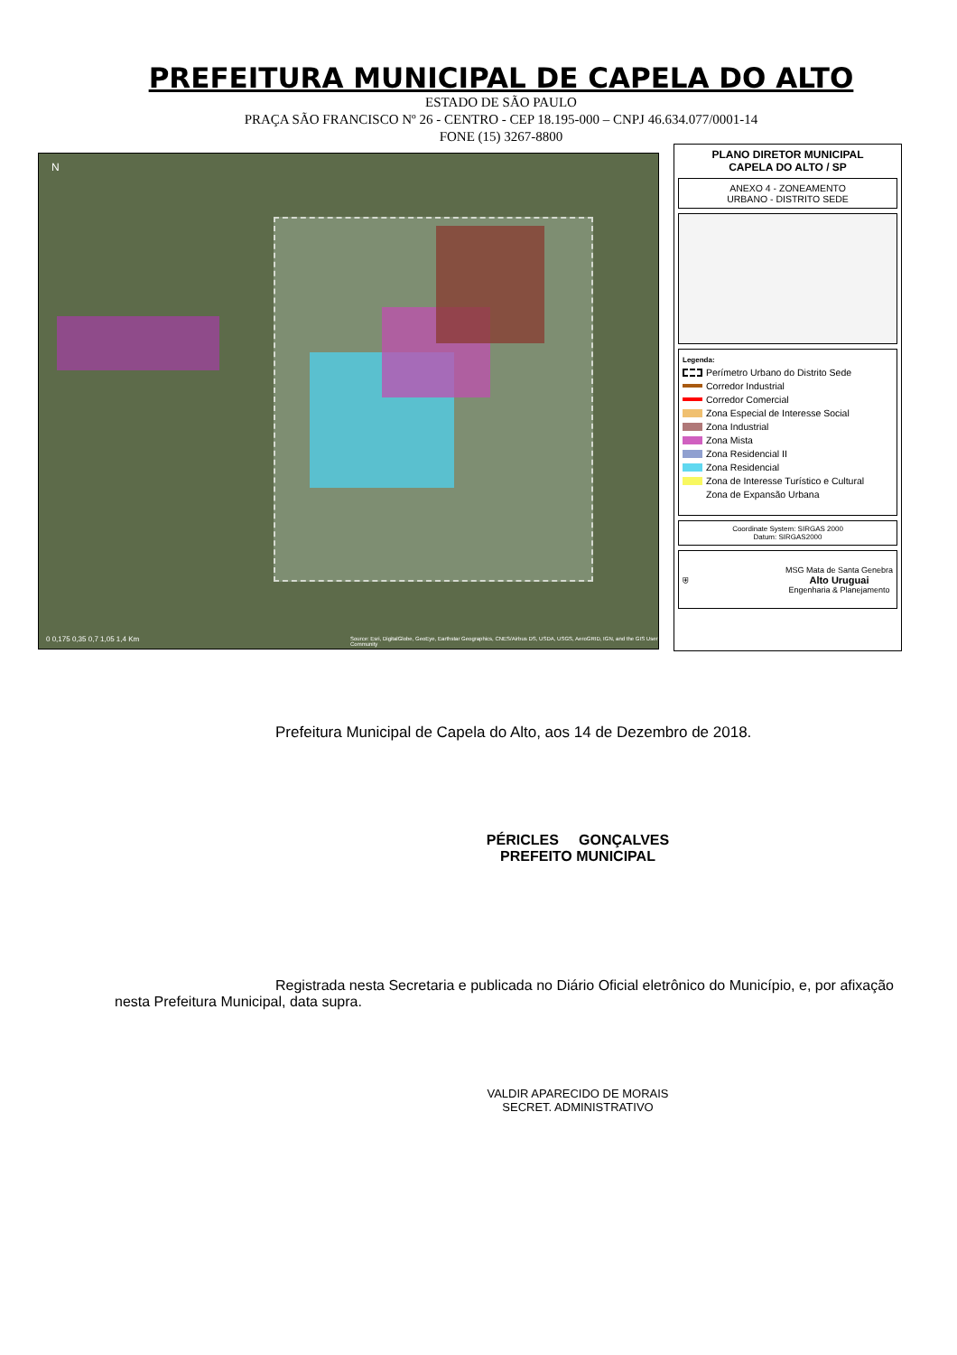PREFEITURA MUNICIPAL DE CAPELA DO ALTO
ESTADO DE SÃO PAULO
PRAÇA SÃO FRANCISCO Nº 26 - CENTRO - CEP 18.195-000 – CNPJ 46.634.077/0001-14
FONE (15) 3267-8800
N
0 0,175 0,35 0,7 1,05 1,4 Km
Source: Esri, DigitalGlobe, GeoEye, Earthstar Geographics, CNES/Airbus DS, USDA, USGS, AeroGRID, IGN, and the GIS User Community
PLANO DIRETOR MUNICIPAL
CAPELA DO ALTO / SP
ANEXO 4 - ZONEAMENTO
URBANO - DISTRITO SEDE
Legenda:
Perímetro Urbano do Distrito Sede
Corredor Industrial
Corredor Comercial
Zona Especial de Interesse Social
Zona Industrial
Zona Mista
Zona Residencial II
Zona Residencial
Zona de Interesse Turístico e Cultural
Zona de Expansão Urbana
Coordinate System: SIRGAS 2000
Datum: SIRGAS2000
⛨ MSG Mata de Santa Genebra
Alto Uruguai
Engenharia & Planejamento
Prefeitura Municipal de Capela do Alto, aos 14 de Dezembro de 2018.
PÉRICLES GONÇALVES
PREFEITO MUNICIPAL
Registrada nesta Secretaria e publicada no Diário Oficial eletrônico do Município, e, por afixação nesta Prefeitura Municipal, data supra.
VALDIR APARECIDO DE MORAIS
SECRET. ADMINISTRATIVO